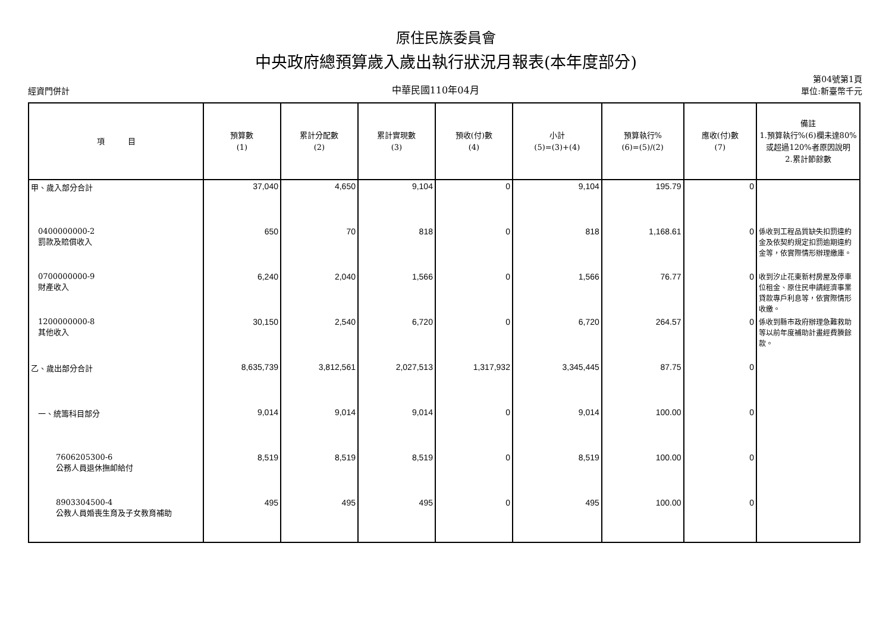原住民族委員會
中央政府總預算歲入歲出執行狀況月報表(本年度部分)
經資門併計 中華民國110年04月 第04號第1頁
單位:新臺幣千元
| 項 目 | 預算數 (1) | 累計分配數 (2) | 累計實現數 (3) | 預收(付)數 (4) | 小計 (5)=(3)+(4) | 預算執行% (6)=(5)/(2) | 應收(付)數 (7) | 備註 1.預算執行%(6)欄未達80%或超過120%者原因說明 2.累計節餘數 |
| --- | --- | --- | --- | --- | --- | --- | --- | --- |
| 甲、歲入部分合計 | 37,040 | 4,650 | 9,104 | 0 | 9,104 | 195.79 | 0 | |
| 0400000000-2 罰款及賠償收入 | 650 | 70 | 818 | 0 | 818 | 1,168.61 | 0 | 係收到工程品質缺失扣罰違約金及依契約規定扣罰逾期違約金等，依實際情形辦理繳庫。 |
| 0700000000-9 財產收入 | 6,240 | 2,040 | 1,566 | 0 | 1,566 | 76.77 | 0 | 收到汐止花東新村房屋及停車位租金、原住民申請經濟事業貸款專戶利息等，依實際情形收繳。 |
| 1200000000-8 其他收入 | 30,150 | 2,540 | 6,720 | 0 | 6,720 | 264.57 | 0 | 係收到縣市政府辦理急難救助等以前年度補助計畫經費賸餘款。 |
| 乙、歲出部分合計 | 8,635,739 | 3,812,561 | 2,027,513 | 1,317,932 | 3,345,445 | 87.75 | 0 | |
| 一、統籌科目部分 | 9,014 | 9,014 | 9,014 | 0 | 9,014 | 100.00 | 0 | |
| 7606205300-6 公務人員退休撫卹給付 | 8,519 | 8,519 | 8,519 | 0 | 8,519 | 100.00 | 0 | |
| 8903304500-4 公教人員婚喪生育及子女教育補助 | 495 | 495 | 495 | 0 | 495 | 100.00 | 0 | |